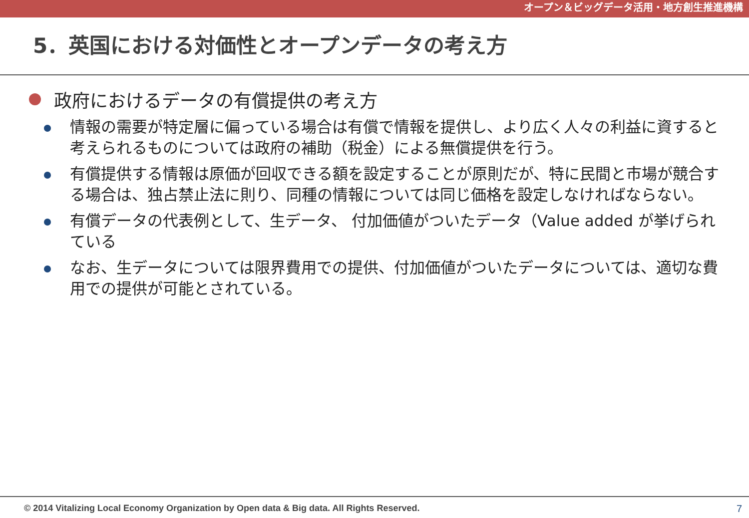オープン＆ビッグデータ活用・地方創生推進機構
5．英国における対価性とオープンデータの考え方
政府におけるデータの有償提供の考え方
情報の需要が特定層に偏っている場合は有償で情報を提供し、より広く人々の利益に資すると考えられるものについては政府の補助（税金）による無償提供を行う。
有償提供する情報は原価が回収できる額を設定することが原則だが、特に民間と市場が競合する場合は、独占禁止法に則り、同種の情報については同じ価格を設定しなければならない。
有償データの代表例として、生データ、 付加価値がついたデータ（Value added が挙げられている
なお、生データについては限界費用での提供、付加価値がついたデータについては、適切な費用での提供が可能とされている。
© 2014 Vitalizing Local Economy Organization by Open data & Big data. All Rights Reserved. 7